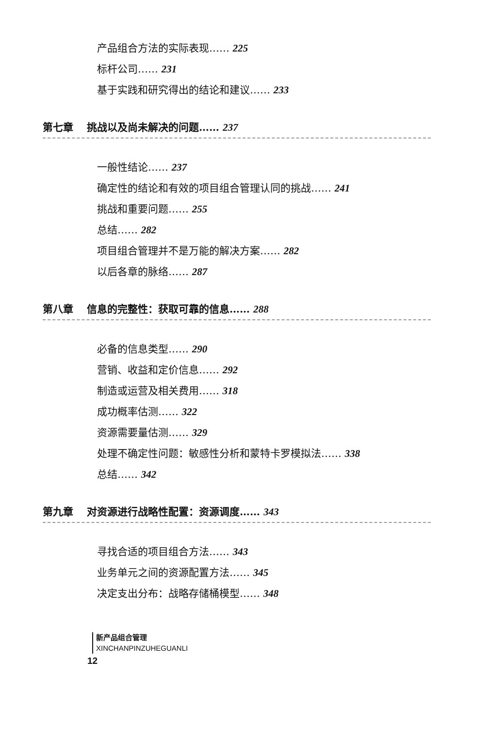产品组合方法的实际表现…… 225
标杆公司…… 231
基于实践和研究得出的结论和建议…… 233
第七章 挑战以及尚未解决的问题…… 237
一般性结论…… 237
确定性的结论和有效的项目组合管理认同的挑战…… 241
挑战和重要问题…… 255
总结…… 282
项目组合管理并不是万能的解决方案…… 282
以后各章的脉络…… 287
第八章 信息的完整性：获取可靠的信息…… 288
必备的信息类型…… 290
营销、收益和定价信息…… 292
制造或运营及相关费用…… 318
成功概率估测…… 322
资源需要量估测…… 329
处理不确定性问题：敏感性分析和蒙特卡罗模拟法…… 338
总结…… 342
第九章 对资源进行战略性配置：资源调度…… 343
寻找合适的项目组合方法…… 343
业务单元之间的资源配置方法…… 345
决定支出分布：战略存储桶模型…… 348
新产品组合管理
XINCHANPINZUHEGUANLI
12